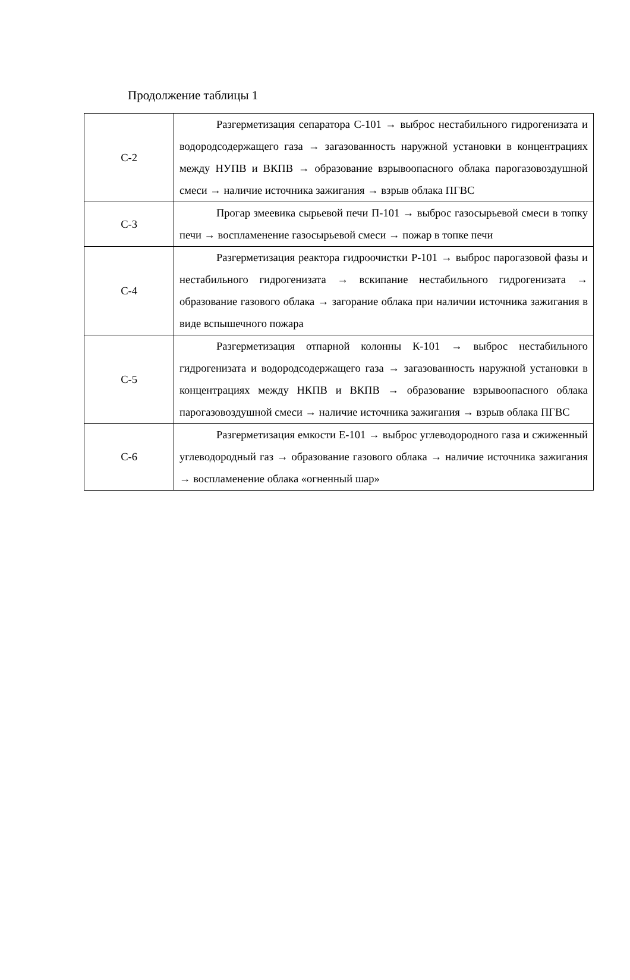Продолжение таблицы 1
| С-2 | Разгерметизация сепаратора С-101 → выброс нестабильного гидрогенизата и водородсодержащего газа → загазованность наружной установки в концентрациях между НУПВ и ВКПВ → образование взрывоопасного облака парогазовоздушной смеси → наличие источника зажигания → взрыв облака ПГВС |
| С-3 | Прогар змеевика сырьевой печи П-101 → выброс газосырьевой смеси в топку печи → воспламенение газосырьевой смеси → пожар в топке печи |
| С-4 | Разгерметизация реактора гидроочистки Р-101 → выброс парогазовой фазы и нестабильного гидрогенизата → вскипание нестабильного гидрогенизата → образование газового облака → загорание облака при наличии источника зажигания в виде вспышечного пожара |
| С-5 | Разгерметизация отпарной колонны К-101 → выброс нестабильного гидрогенизата и водородсодержащего газа → загазованность наружной установки в концентрациях между НКПВ и ВКПВ → образование взрывоопасного облака парогазовоздушной смеси → наличие источника зажигания → взрыв облака ПГВС |
| С-6 | Разгерметизация емкости Е-101 → выброс углеводородного газа и сжиженный углеводородный газ → образование газового облака → наличие источника зажигания → воспламенение облака «огненный шар» |